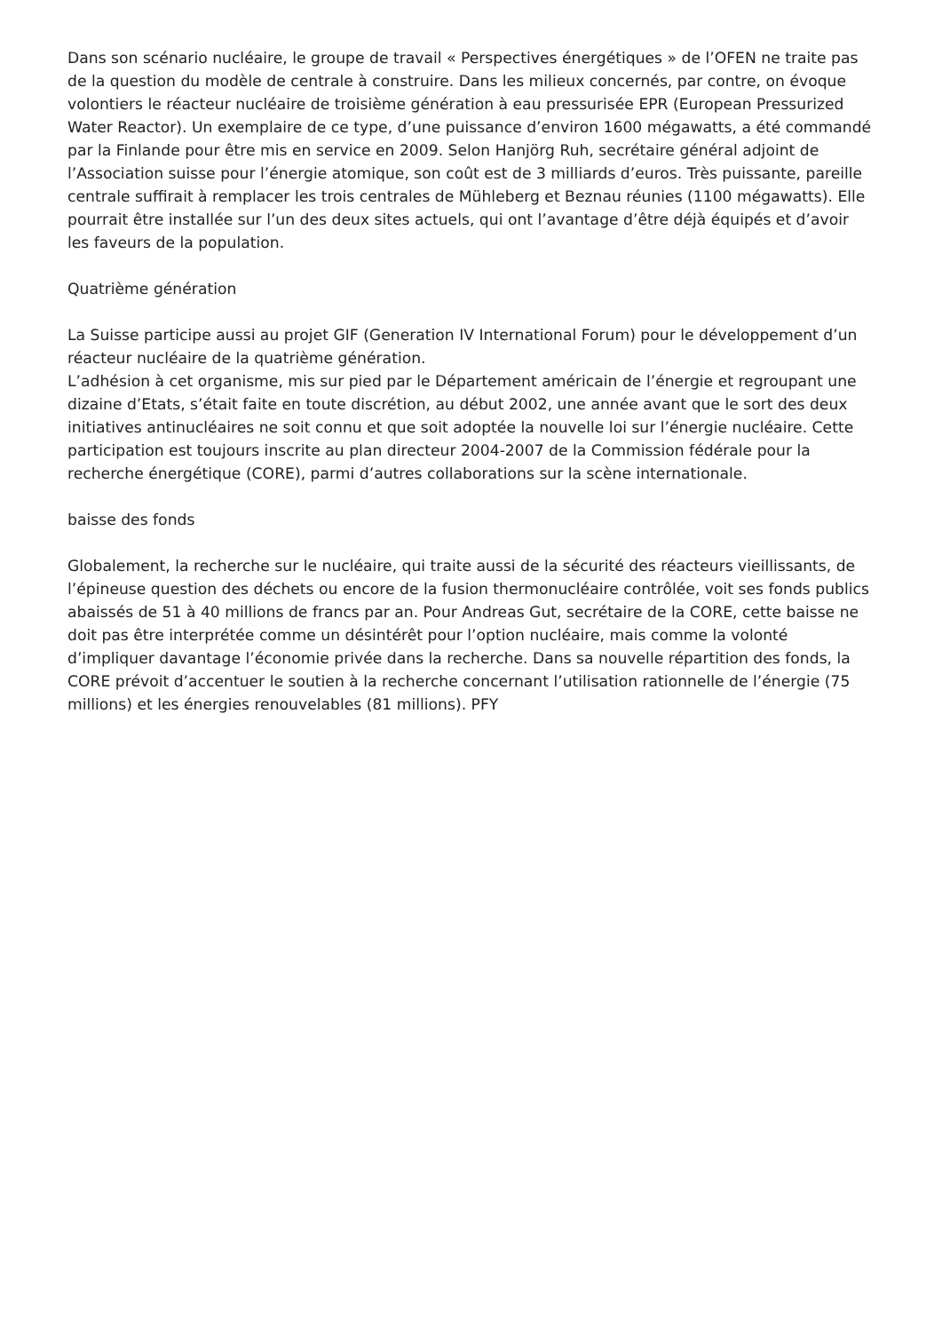Dans son scénario nucléaire, le groupe de travail « Perspectives énergétiques » de l’OFEN ne traite pas de la question du modèle de centrale à construire. Dans les milieux concernés, par contre, on évoque volontiers le réacteur nucléaire de troisième génération à eau pressurisée EPR (European Pressurized Water Reactor). Un exemplaire de ce type, d’une puissance d’environ 1600 mégawatts, a été commandé par la Finlande pour être mis en service en 2009. Selon Hanjörg Ruh, secrétaire général adjoint de l’Association suisse pour l’énergie atomique, son coût est de 3 milliards d’euros. Très puissante, pareille centrale suffirait à remplacer les trois centrales de Mühleberg et Beznau réunies (1100 mégawatts). Elle pourrait être installée sur l’un des deux sites actuels, qui ont l’avantage d’être déjà équipés et d’avoir les faveurs de la population.
Quatrième génération
La Suisse participe aussi au projet GIF (Generation IV International Forum) pour le développement d’un réacteur nucléaire de la quatrième génération.
L’adhésion à cet organisme, mis sur pied par le Département américain de l’énergie et regroupant une dizaine d’Etats, s’était faite en toute discrétion, au début 2002, une année avant que le sort des deux initiatives antinucléaires ne soit connu et que soit adoptée la nouvelle loi sur l’énergie nucléaire. Cette participation est toujours inscrite au plan directeur 2004-2007 de la Commission fédérale pour la recherche énergétique (CORE), parmi d’autres collaborations sur la scène internationale.
baisse des fonds
Globalement, la recherche sur le nucléaire, qui traite aussi de la sécurité des réacteurs vieillissants, de l’épineuse question des déchets ou encore de la fusion thermonucléaire contrôlée, voit ses fonds publics abaissés de 51 à 40 millions de francs par an. Pour Andreas Gut, secrétaire de la CORE, cette baisse ne doit pas être interprétée comme un désintérêt pour l’option nucléaire, mais comme la volonté d’impliquer davantage l’économie privée dans la recherche. Dans sa nouvelle répartition des fonds, la CORE prévoit d’accentuer le soutien à la recherche concernant l’utilisation rationnelle de l’énergie (75 millions) et les énergies renouvelables (81 millions). PFY